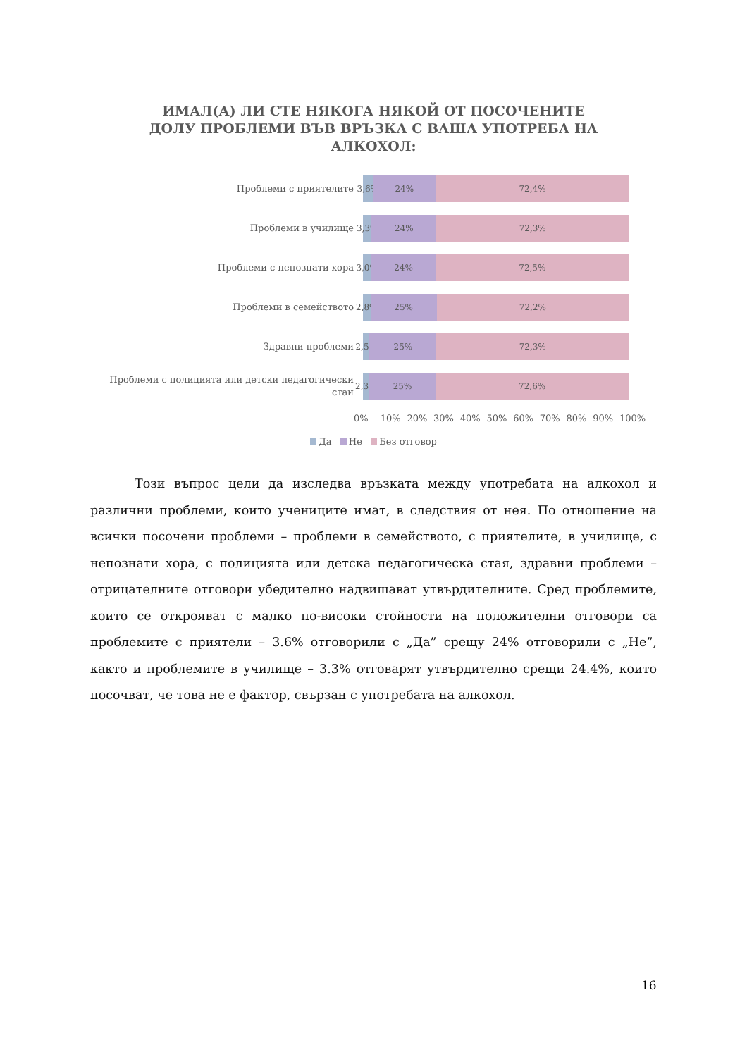ИМАЛ(А) ЛИ СТЕ НЯКОГА НЯКОЙ ОТ ПОСОЧЕНИТЕ ДОЛУ ПРОБЛЕМИ ВЪВ ВРЪЗКА С ВАША УПОТРЕБА НА АЛКОХОЛ:
Проблеми с приятелите
3,6% 24% 72,4%
Проблеми в училище
3,3% 24% 72,3%
Проблеми с непознати хора
3,0% 24% 72,5%
Проблеми в семейството
2,8% 25% 72,2%
Здравни проблеми
2,5% 25% 72,3%
Проблеми с полицията или детски педагогически стаи
2,3% 25% 72,6%
0% 10% 20% 30% 40% 50% 60% 70% 80% 90% 100%
Да Не Без отговор
Този въпрос цели да изследва връзката между употребата на алкохол и различни проблеми, които учениците имат, в следствия от нея. По отношение на всички посочени проблеми – проблеми в семейството, с приятелите, в училище, с непознати хора, с полицията или детска педагогическа стая, здравни проблеми – отрицателните отговори убедително надвишават утвърдителните. Сред проблемите, които се открояват с малко по-високи стойности на положителни отговори са проблемите с приятели – 3.6% отговорили с „Да” срещу 24% отговорили с „Не”, както и проблемите в училище – 3.3% отговарят утвърдително срещи 24.4%, които посочват, че това не е фактор, свързан с употребата на алкохол.
16